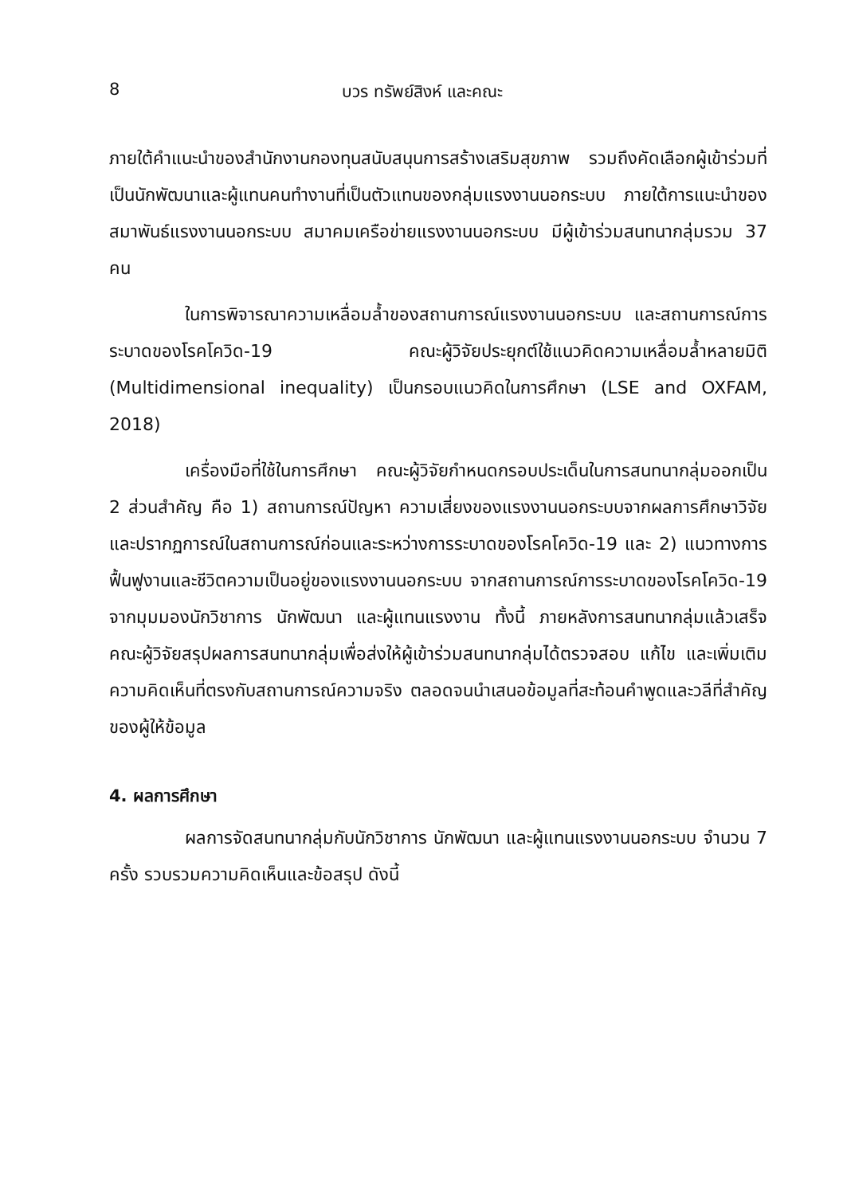8 บวร ทรัพย์สิงห์ และคณะ
ภายใต้คำแนะนำของสำนักงานกองทุนสนับสนุนการสร้างเสริมสุขภาพ รวมถึงคัดเลือกผู้เข้าร่วมที่เป็นนักพัฒนาและผู้แทนคนทำงานที่เป็นตัวแทนของกลุ่มแรงงานนอกระบบ ภายใต้การแนะนำของสมาพันธ์แรงงานนอกระบบ สมาคมเครือข่ายแรงงานนอกระบบ มีผู้เข้าร่วมสนทนากลุ่มรวม 37 คน
ในการพิจารณาความเหลื่อมล้ำของสถานการณ์แรงงานนอกระบบ และสถานการณ์การระบาดของโรคโควิด-19 คณะผู้วิจัยประยุกต์ใช้แนวคิดความเหลื่อมล้ำหลายมิติ (Multidimensional inequality) เป็นกรอบแนวคิดในการศึกษา (LSE and OXFAM, 2018)
เครื่องมือที่ใช้ในการศึกษา คณะผู้วิจัยกำหนดกรอบประเด็นในการสนทนากลุ่มออกเป็น 2 ส่วนสำคัญ คือ 1) สถานการณ์ปัญหา ความเสี่ยงของแรงงานนอกระบบจากผลการศึกษาวิจัย และปรากฏการณ์ในสถานการณ์ก่อนและระหว่างการระบาดของโรคโควิด-19 และ 2) แนวทางการฟื้นฟูงานและชีวิตความเป็นอยู่ของแรงงานนอกระบบ จากสถานการณ์การระบาดของโรคโควิด-19 จากมุมมองนักวิชาการ นักพัฒนา และผู้แทนแรงงาน ทั้งนี้ ภายหลังการสนทนากลุ่มแล้วเสร็จ คณะผู้วิจัยสรุปผลการสนทนากลุ่มเพื่อส่งให้ผู้เข้าร่วมสนทนากลุ่มได้ตรวจสอบ แก้ไข และเพิ่มเติมความคิดเห็นที่ตรงกับสถานการณ์ความจริง ตลอดจนนำเสนอข้อมูลที่สะท้อนคำพูดและวลีที่สำคัญของผู้ให้ข้อมูล
4. ผลการศึกษา
ผลการจัดสนทนากลุ่มกับนักวิชาการ นักพัฒนา และผู้แทนแรงงานนอกระบบ จำนวน 7 ครั้ง รวบรวมความคิดเห็นและข้อสรุป ดังนี้